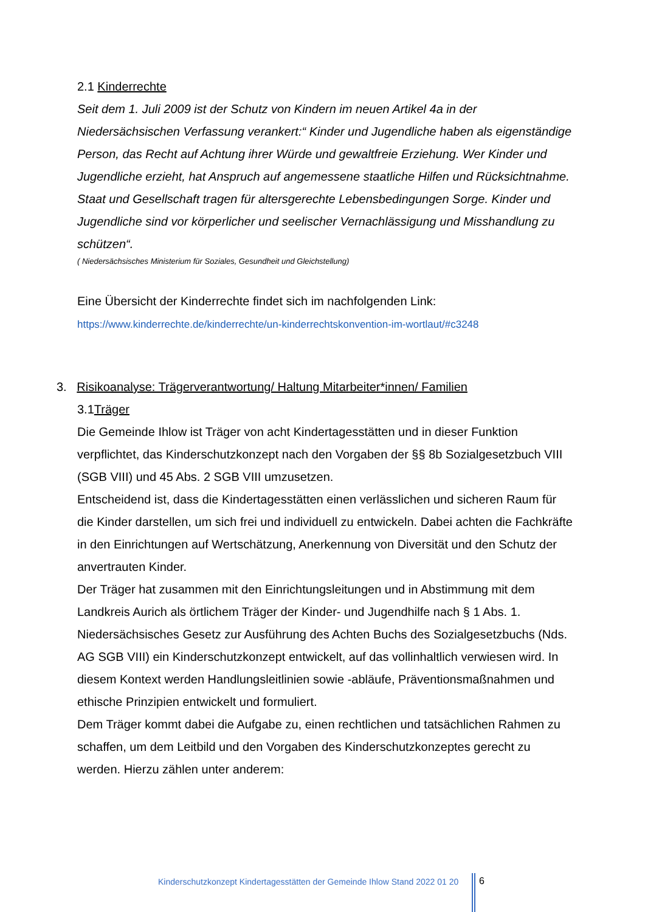2.1 Kinderrechte
Seit dem 1. Juli 2009 ist der Schutz von Kindern im neuen Artikel 4a in der Niedersächsischen Verfassung verankert:“ Kinder und Jugendliche haben als eigenständige Person, das Recht auf Achtung ihrer Würde und gewaltfreie Erziehung. Wer Kinder und Jugendliche erzieht, hat Anspruch auf angemessene staatliche Hilfen und Rücksichtnahme. Staat und Gesellschaft tragen für altersgerechte Lebensbedingungen Sorge. Kinder und Jugendliche sind vor körperlicher und seelischer Vernachlässigung und Misshandlung zu schützen“.
( Niedersächsisches Ministerium für Soziales, Gesundheit und Gleichstellung)
Eine Übersicht der Kinderrechte findet sich im nachfolgenden Link:
https://www.kinderrechte.de/kinderrechte/un-kinderrechtskonvention-im-wortlaut/#c3248
3. Risikoanalyse: Trägerverantwortung/ Haltung Mitarbeiter*innen/ Familien
3.1Träger
Die Gemeinde Ihlow ist Träger von acht Kindertagesstätten und in dieser Funktion verpflichtet, das Kinderschutzkonzept nach den Vorgaben der §§ 8b Sozialgesetzbuch VIII (SGB VIII) und 45 Abs. 2 SGB VIII umzusetzen.
Entscheidend ist, dass die Kindertagesstätten einen verlässlichen und sicheren Raum für die Kinder darstellen, um sich frei und individuell zu entwickeln. Dabei achten die Fachkräfte in den Einrichtungen auf Wertschätzung, Anerkennung von Diversität und den Schutz der anvertrauten Kinder.
Der Träger hat zusammen mit den Einrichtungsleitungen und in Abstimmung mit dem Landkreis Aurich als örtlichem Träger der Kinder- und Jugendhilfe nach § 1 Abs. 1. Niedersächsisches Gesetz zur Ausführung des Achten Buchs des Sozialgesetzbuchs (Nds. AG SGB VIII) ein Kinderschutzkonzept entwickelt, auf das vollinhaltlich verwiesen wird. In diesem Kontext werden Handlungsleitlinien sowie -abläufe, Präventionsmaßnahmen und ethische Prinzipien entwickelt und formuliert.
Dem Träger kommt dabei die Aufgabe zu, einen rechtlichen und tatsächlichen Rahmen zu schaffen, um dem Leitbild und den Vorgaben des Kinderschutzkonzeptes gerecht zu werden. Hierzu zählen unter anderem:
Kinderschutzkonzept Kindertagesstätten der Gemeinde Ihlow Stand 2022 01 20
6